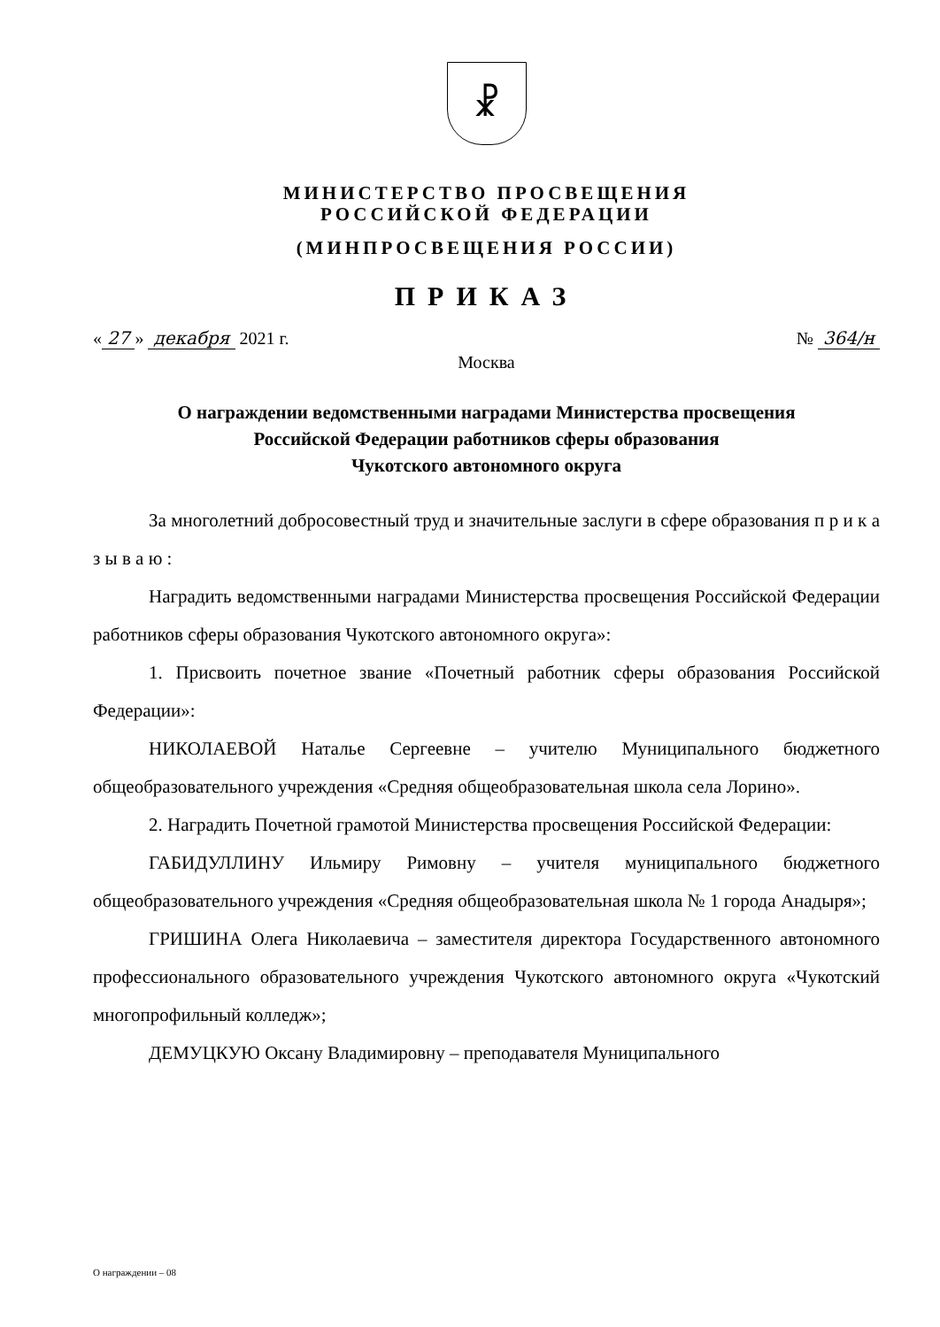☧
МИНИСТЕРСТВО ПРОСВЕЩЕНИЯ
РОССИЙСКОЙ ФЕДЕРАЦИИ
(МИНПРОСВЕЩЕНИЯ РОССИИ)
ПРИКАЗ
« 27 » декабря 2021 г. № 364/н
Москва
О награждении ведомственными наградами Министерства просвещения
Российской Федерации работников сферы образования
Чукотского автономного округа
За многолетний добросовестный труд и значительные заслуги в сфере образования п р и к а з ы в а ю :
Наградить ведомственными наградами Министерства просвещения Российской Федерации работников сферы образования Чукотского автономного округа»:
1. Присвоить почетное звание «Почетный работник сферы образования Российской Федерации»:
НИКОЛАЕВОЙ Наталье Сергеевне – учителю Муниципального бюджетного общеобразовательного учреждения «Средняя общеобразовательная школа села Лорино».
2. Наградить Почетной грамотой Министерства просвещения Российской Федерации:
ГАБИДУЛЛИНУ Ильмиру Римовну – учителя муниципального бюджетного общеобразовательного учреждения «Средняя общеобразовательная школа № 1 города Анадыря»;
ГРИШИНА Олега Николаевича – заместителя директора Государственного автономного профессионального образовательного учреждения Чукотского автономного округа «Чукотский многопрофильный колледж»;
ДЕМУЦКУЮ Оксану Владимировну – преподавателя Муниципального
О награждении – 08